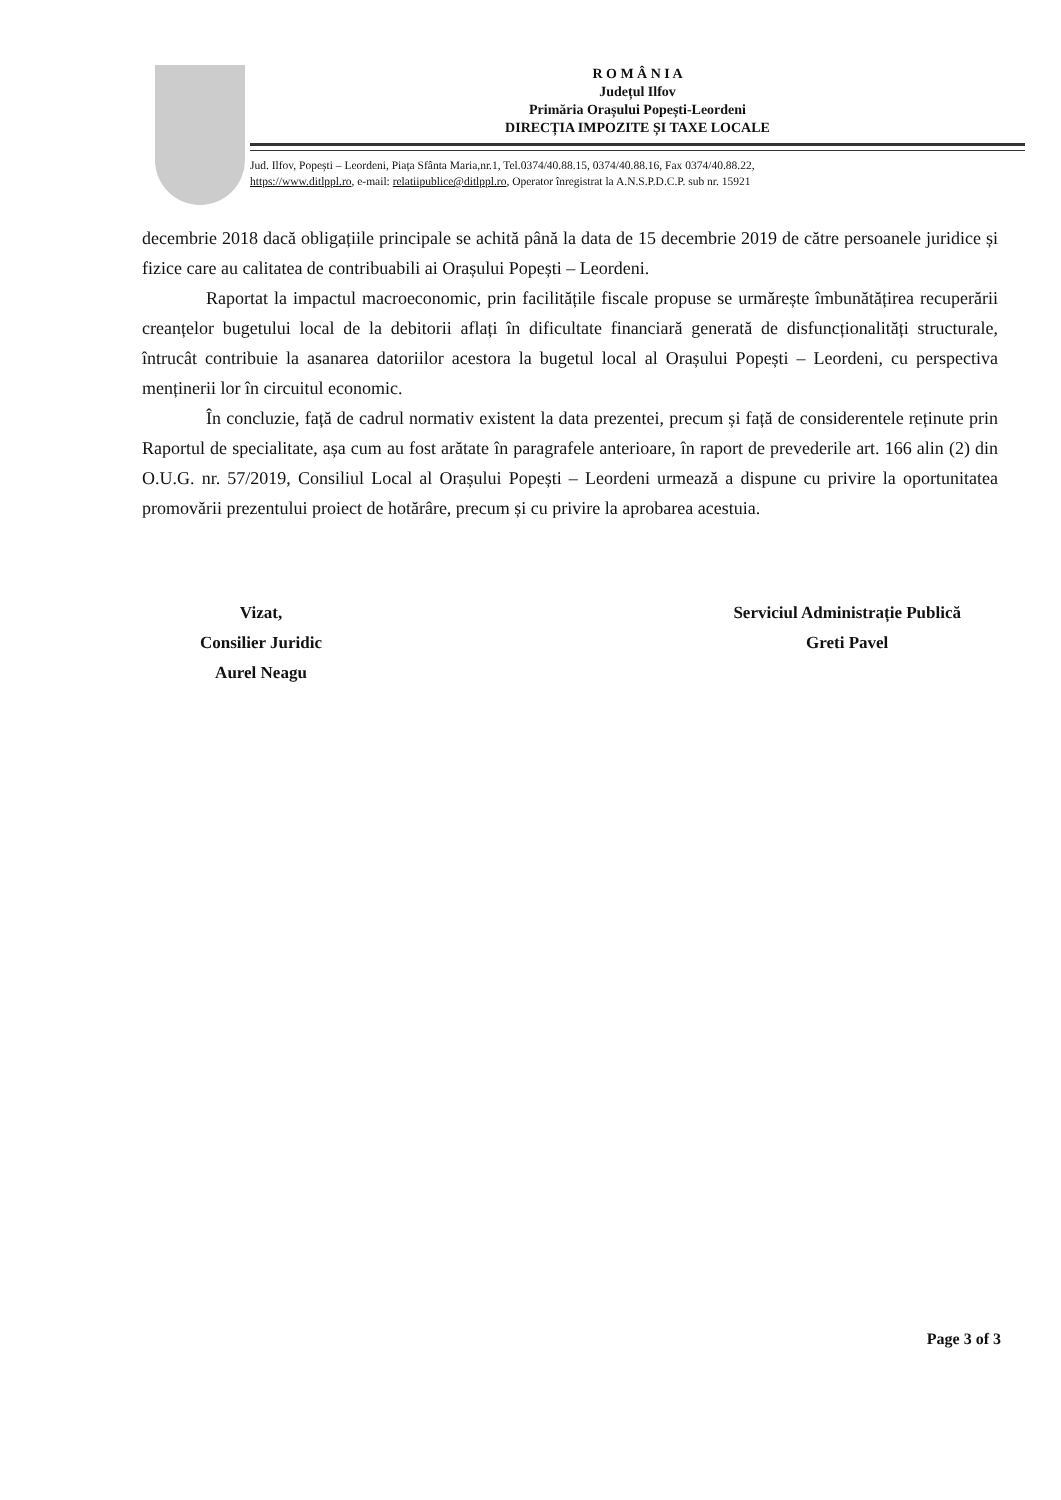R O M Â N I A
Județul Ilfov
Primăria Orașului Popești-Leordeni
DIRECȚIA IMPOZITE ȘI TAXE LOCALE
Jud. Ilfov, Popești – Leordeni, Piața Sfânta Maria,nr.1, Tel.0374/40.88.15, 0374/40.88.16, Fax 0374/40.88.22,
https://www.ditlppl.ro, e-mail: relatiipublice@ditlppl.ro, Operator înregistrat la A.N.S.P.D.C.P. sub nr. 15921
decembrie 2018 dacă obligațiile principale se achită până la data de 15 decembrie 2019 de către persoanele juridice și fizice care au calitatea de contribuabili ai Orașului Popești – Leordeni.
Raportat la impactul macroeconomic, prin facilitățile fiscale propuse se urmărește îmbunătățirea recuperării creanțelor bugetului local de la debitorii aflați în dificultate financiară generată de disfuncționalități structurale, întrucât contribuie la asanarea datoriilor acestora la bugetul local al Orașului Popești – Leordeni, cu perspectiva menținerii lor în circuitul economic.
În concluzie, față de cadrul normativ existent la data prezentei, precum și față de considerentele reținute prin Raportul de specialitate, așa cum au fost arătate în paragrafele anterioare, în raport de prevederile art. 166 alin (2) din O.U.G. nr. 57/2019, Consiliul Local al Orașului Popești – Leordeni urmează a dispune cu privire la oportunitatea promovării prezentului proiect de hotărâre, precum și cu privire la aprobarea acestuia.
Vizat,
Consilier Juridic
Aurel Neagu
Serviciul Administrație Publică
Greti Pavel
Page 3 of 3